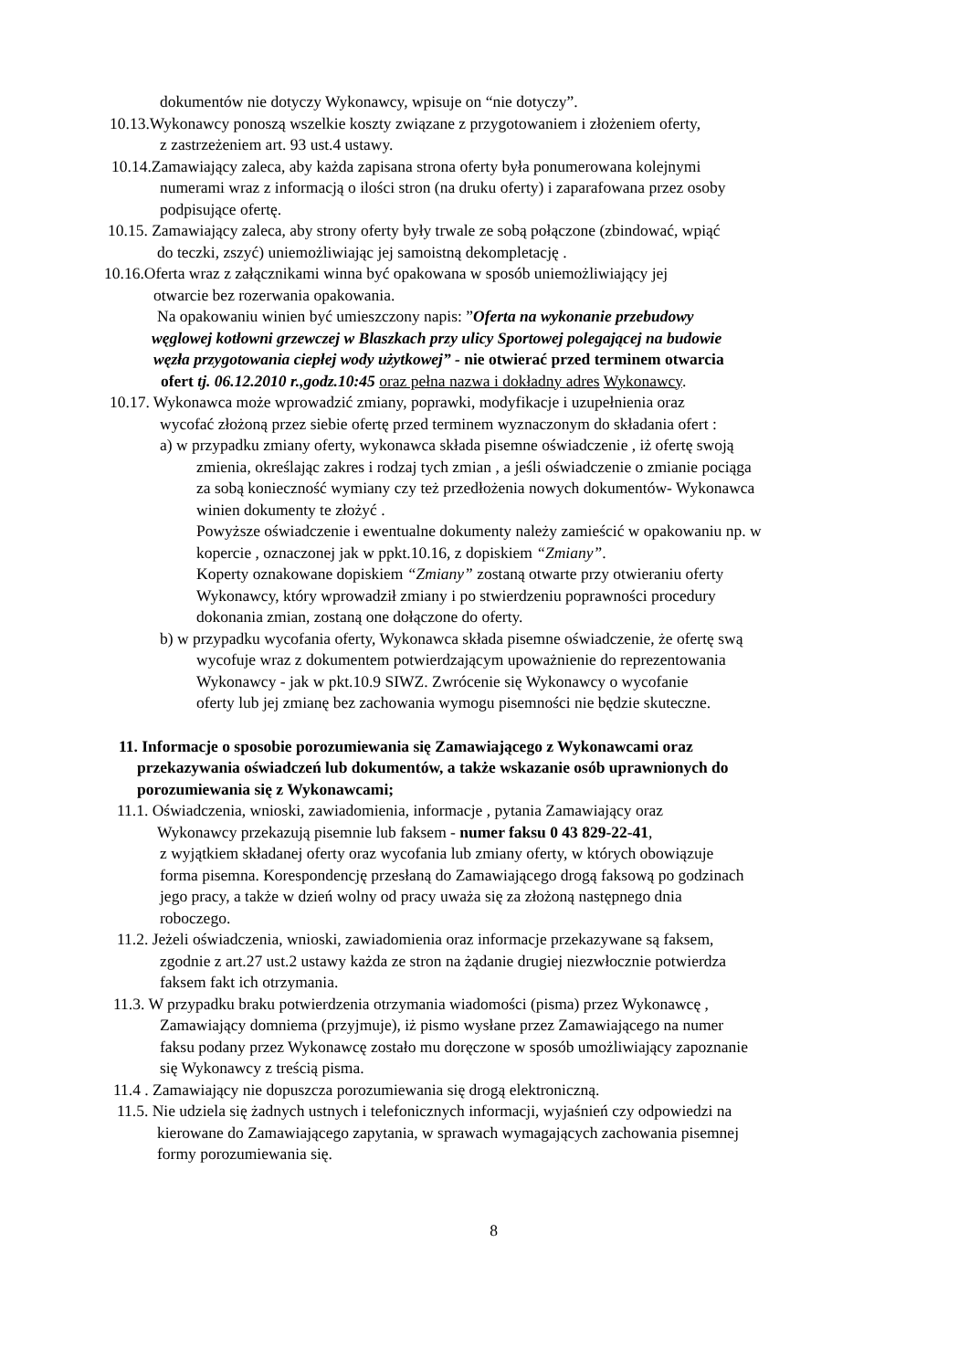dokumentów nie dotyczy Wykonawcy, wpisuje on “nie dotyczy”.
10.13.Wykonawcy ponoszą wszelkie koszty związane z przygotowaniem i złożeniem oferty,
z zastrzeżeniem art. 93 ust.4 ustawy.
10.14.Zamawiający zaleca, aby każda zapisana strona oferty była ponumerowana kolejnymi
numerami wraz z informacją o ilości stron (na druku oferty) i zaparafowana przez osoby
podpisujące ofertę.
10.15. Zamawiający zaleca, aby strony oferty były trwale ze sobą połączone (zbindować, wpiąć
do teczki, zszyć) uniemożliwiając jej samoistną dekompletację .
10.16.Oferta wraz z załącznikami winna być opakowana w sposób uniemożliwiający jej
otwarcie bez rozerwania opakowania.
Na opakowaniu winien być umieszczony napis: ”Oferta na wykonanie przebudowy
węglowej kotłowni grzewczej w Blaszkach przy ulicy Sportowej polegającej na budowie
węzła przygotowania ciepłej wody użytkowej” - nie otwierać przed terminem otwarcia
ofert tj. 06.12.2010 r.,godz.10:45 oraz pełna nazwa i dokładny adres Wykonawcy.
10.17. Wykonawca może wprowadzić zmiany, poprawki, modyfikacje i uzupełnienia oraz
wycofać złożoną przez siebie ofertę przed terminem wyznaczonym do składania ofert :
a) w przypadku zmiany oferty, wykonawca składa pisemne oświadczenie , iż ofertę swoją
zmienia, określając zakres i rodzaj tych zmian , a jeśli oświadczenie o zmianie pociąga
za sobą konieczność wymiany czy też przedłożenia nowych dokumentów- Wykonawca
winien dokumenty te złożyć .
Powyższe oświadczenie i ewentualne dokumenty należy zamieścić w opakowaniu np. w
kopercie , oznaczonej jak w ppkt.10.16, z dopiskiem “Zmiany”.
Koperty oznakowane dopiskiem “Zmiany” zostaną otwarte przy otwieraniu oferty
Wykonawcy, który wprowadził zmiany i po stwierdzeniu poprawności procedury
dokonania zmian, zostaną one dołączone do oferty.
b) w przypadku wycofania oferty, Wykonawca składa pisemne oświadczenie, że ofertę swą
wycofuje wraz z dokumentem potwierdzającym upoważnienie do reprezentowania
Wykonawcy - jak w pkt.10.9 SIWZ. Zwrócenie się Wykonawcy o wycofanie
oferty lub jej zmianę bez zachowania wymogu pisemności nie będzie skuteczne.
11. Informacje o sposobie porozumiewania się Zamawiającego z Wykonawcami oraz
przekazywania oświadczeń lub dokumentów, a także wskazanie osób uprawnionych do
porozumiewania się z Wykonawcami;
11.1. Oświadczenia, wnioski, zawiadomienia, informacje , pytania Zamawiający oraz
Wykonawcy przekazują pisemnie lub faksem - numer faksu 0 43 829-22-41,
z wyjątkiem składanej oferty oraz wycofania lub zmiany oferty, w których obowiązuje
forma pisemna. Korespondencję przesłaną do Zamawiającego drogą faksową po godzinach
jego pracy, a także w dzień wolny od pracy uważa się za złożoną następnego dnia
roboczego.
11.2. Jeżeli oświadczenia, wnioski, zawiadomienia oraz informacje przekazywane są faksem,
zgodnie z art.27 ust.2 ustawy każda ze stron na żądanie drugiej niezwłocznie potwierdza
faksem fakt ich otrzymania.
11.3. W przypadku braku potwierdzenia otrzymania wiadomości (pisma) przez Wykonawcę ,
Zamawiający domniema (przyjmuje), iż pismo wysłane przez Zamawiającego na numer
faksu podany przez Wykonawcę zostało mu doręczone w sposób umożliwiający zapoznanie
się Wykonawcy z treścią pisma.
11.4 . Zamawiający nie dopuszcza porozumiewania się drogą elektroniczną.
11.5. Nie udziela się żadnych ustnych i telefonicznych informacji, wyjaśnień czy odpowiedzi na
kierowane do Zamawiającego zapytania, w sprawach wymagających zachowania pisemnej
formy porozumiewania się.
8